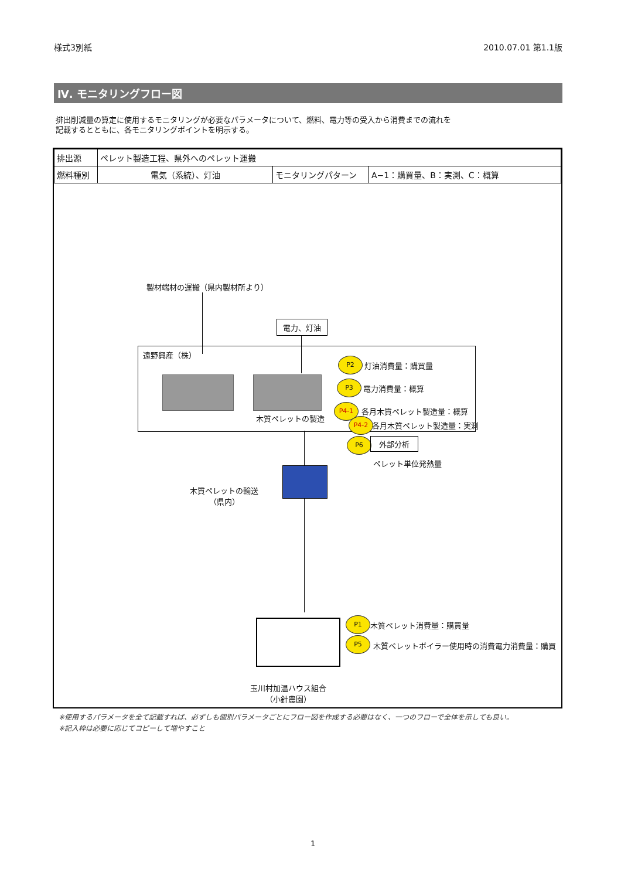様式3別紙 2010.07.01 第1.1版
Ⅳ. モニタリングフロー図
排出削減量の算定に使用するモニタリングが必要なパラメータについて、燃料、電力等の受入から消費までの流れを
記載するとともに、各モニタリングポイントを明示する。
| 排出源 | ペレット製造工程、県外へのペレット運搬 | | |
| 燃料種別 | 電気（系統）、灯油 | モニタリングパターン | A−1：購買量、B：実測、C：概算 |
製材端材の運搬（県内製材所より）
電力、灯油
遠野興産（株）
木質ペレットの製造
P2
灯油消費量：購買量
P3
電力消費量：概算
P4-1 各月木質ペレット製造量：概算
P4-2 各月木質ペレット製造量：実測
P6 外部分析
ペレット単位発熱量
木質ペレットの輸送
（県内）
P1
木質ペレット消費量：購買量
P5
木質ペレットボイラー使用時の消費電力消費量：購買
玉川村加温ハウス組合
（小針農園）
※使用するパラメータを全て記載すれば、必ずしも個別パラメータごとにフロー図を作成する必要はなく、一つのフローで全体を示しても良い。
※記入枠は必要に応じてコピーして増やすこと
1